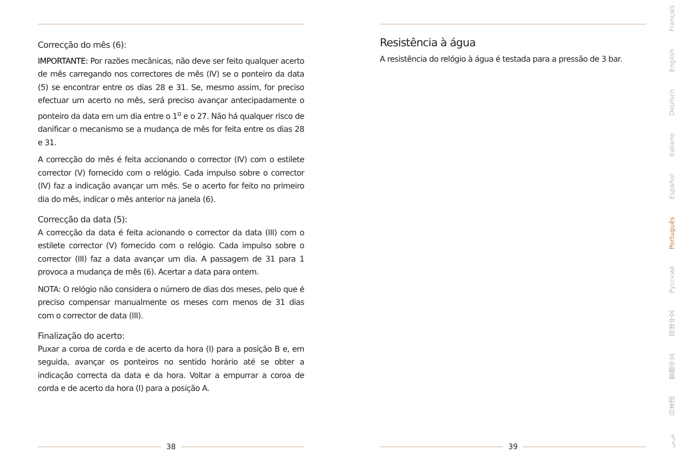Correcção do mês (6):
IMPORTANTE: Por razões mecânicas, não deve ser feito qualquer acerto de mês carregando nos correctores de mês (IV) se o ponteiro da data (5) se encontrar entre os dias 28 e 31. Se, mesmo assim, for preciso efectuar um acerto no mês, será preciso avançar antecipadamente o ponteiro da data em um dia entre o 1<sup>o</sup> e o 27. Não há qualquer risco de danificar o mecanismo se a mudança de mês for feita entre os dias 28 e 31.
A correcção do mês é feita accionando o corrector (IV) com o estilete corrector (V) fornecido com o relógio. Cada impulso sobre o corrector (IV) faz a indicação avançar um mês. Se o acerto for feito no primeiro dia do mês, indicar o mês anterior na janela (6).
Correcção da data (5):
A correcção da data é feita acionando o corrector da data (III) com o estilete corrector (V) fornecido com o relógio. Cada impulso sobre o corrector (III) faz a data avançar um dia. A passagem de 31 para 1 provoca a mudança de mês (6). Acertar a data para ontem.
NOTA: O relógio não considera o número de dias dos meses, pelo que é preciso compensar manualmente os meses com menos de 31 dias com o corrector de data (III).
Finalização do acerto:
Puxar a coroa de corda e de acerto da hora (I) para a posição B e, em seguida, avançar os ponteiros no sentido horário até se obter a indicação correcta da data e da hora. Voltar a empurrar a coroa de corda e de acerto da hora (I) para a posição A.
38
Resistência à água
A resistência do relógio à água é testada para a pressão de 3 bar.
39
Français
English
Deutsch
Italiano
Español
Português
Русский
简体中文
繁體中文
日本語
عربي